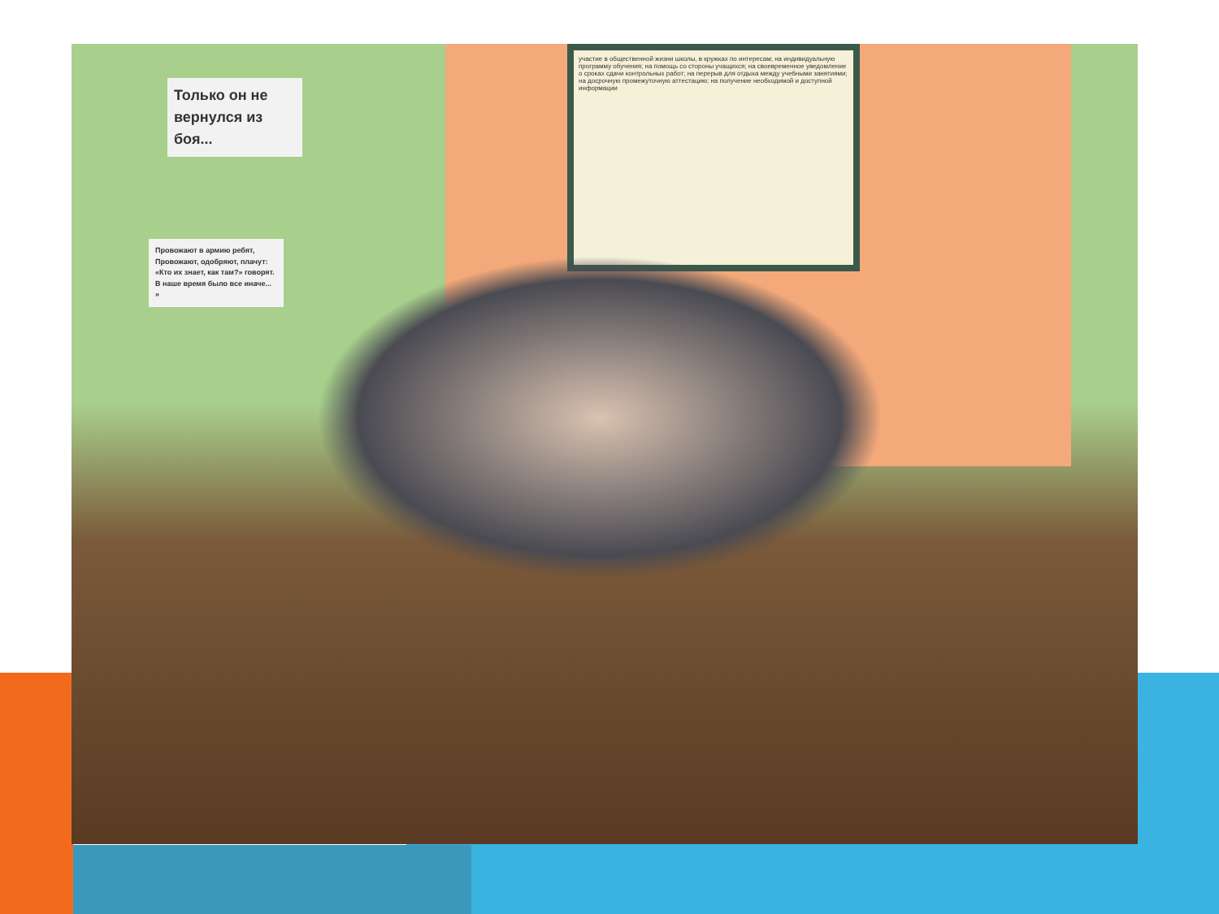Только он не вернулся из боя...
Провожают в армию ребят,
Провожают, одобряют, плачут:
«Кто их знает, как там?» говорят.
В наше время было все иначе... »
участие в общественной жизни школы, в кружках по интересам; на индивидуальную программу обучения; на помощь со стороны учащихся; на своевременное уведомление о сроках сдачи контрольных работ; на перерыв для отдыха между учебными занятиями; на досрочную промежуточную аттестацию; на получение необходимой и доступной информации